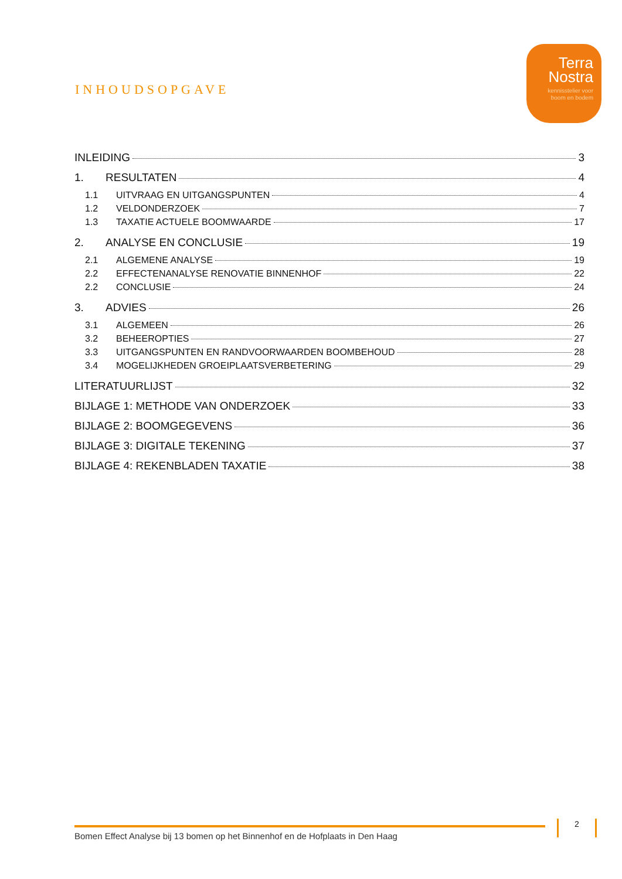Terra
Nostra
kennisstelier voor
boom en bodem
INHOUDSOPGAVE
INLEIDING 3
1. RESULTATEN 4
1.1 UITVRAAG EN UITGANGSPUNTEN 4
1.2 VELDONDERZOEK 7
1.3 TAXATIE ACTUELE BOOMWAARDE 17
2. ANALYSE EN CONCLUSIE 19
2.1 ALGEMENE ANALYSE 19
2.2 EFFECTENANALYSE RENOVATIE BINNENHOF 22
2.2 CONCLUSIE 24
3. ADVIES 26
3.1 ALGEMEEN 26
3.2 BEHEEROPTIES 27
3.3 UITGANGSPUNTEN EN RANDVOORWAARDEN BOOMBEHOUD 28
3.4 MOGELIJKHEDEN GROEIPLAATSVERBETERING 29
LITERATUURLIJST 32
BIJLAGE 1: METHODE VAN ONDERZOEK 33
BIJLAGE 2: BOOMGEGEVENS 36
BIJLAGE 3: DIGITALE TEKENING 37
BIJLAGE 4: REKENBLADEN TAXATIE 38
Bomen Effect Analyse bij 13 bomen op het Binnenhof en de Hofplaats in Den Haag
2